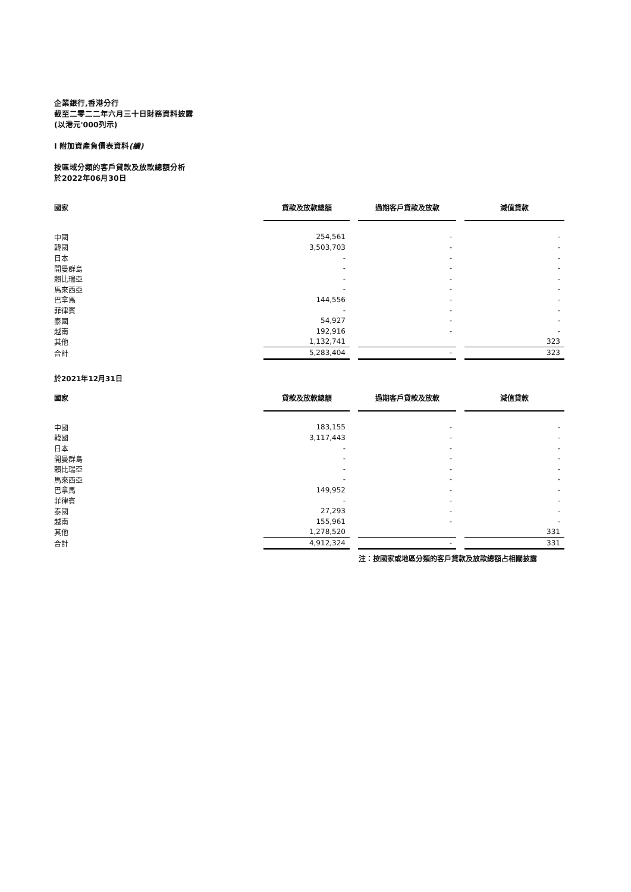企業銀行,香港分行
截至二零二二年六月三十日財務資料披露
(以港元'000列示)
I 附加資產負債表資料(續)
按區域分類的客戶貸款及放款總額分析
於2022年06月30日
| 國家 | 貸款及放款總額 | | 過期客戶貸款及放款 | | 減值貸款 |
| --- | --- | --- | --- | --- | --- |
| 中國 | 254,561 | | - | | - |
| 韓國 | 3,503,703 | | - | | - |
| 日本 | - | | - | | - |
| 開曼群島 | - | | - | | - |
| 賴比瑞亞 | - | | - | | - |
| 馬來西亞 | - | | - | | - |
| 巴拿馬 | 144,556 | | - | | - |
| 菲律賓 | - | | - | | - |
| 泰國 | 54,927 | | - | | - |
| 越南 | 192,916 | | - | | - |
| 其他 | 1,132,741 | | | | 323 |
| 合計 | 5,283,404 | | - | | 323 |
於2021年12月31日
| 國家 | 貸款及放款總額 | | 過期客戶貸款及放款 | | 減值貸款 |
| --- | --- | --- | --- | --- | --- |
| 中國 | 183,155 | | - | | - |
| 韓國 | 3,117,443 | | - | | - |
| 日本 | - | | - | | - |
| 開曼群島 | - | | - | | - |
| 賴比瑞亞 | - | | - | | - |
| 馬來西亞 | - | | - | | - |
| 巴拿馬 | 149,952 | | - | | - |
| 菲律賓 | - | | - | | - |
| 泰國 | 27,293 | | - | | - |
| 越南 | 155,961 | | - | | - |
| 其他 | 1,278,520 | | | | 331 |
| 合計 | 4,912,324 | | - | | 331 |
注：按國家或地區分類的客戶貸款及放款總額占相關披露